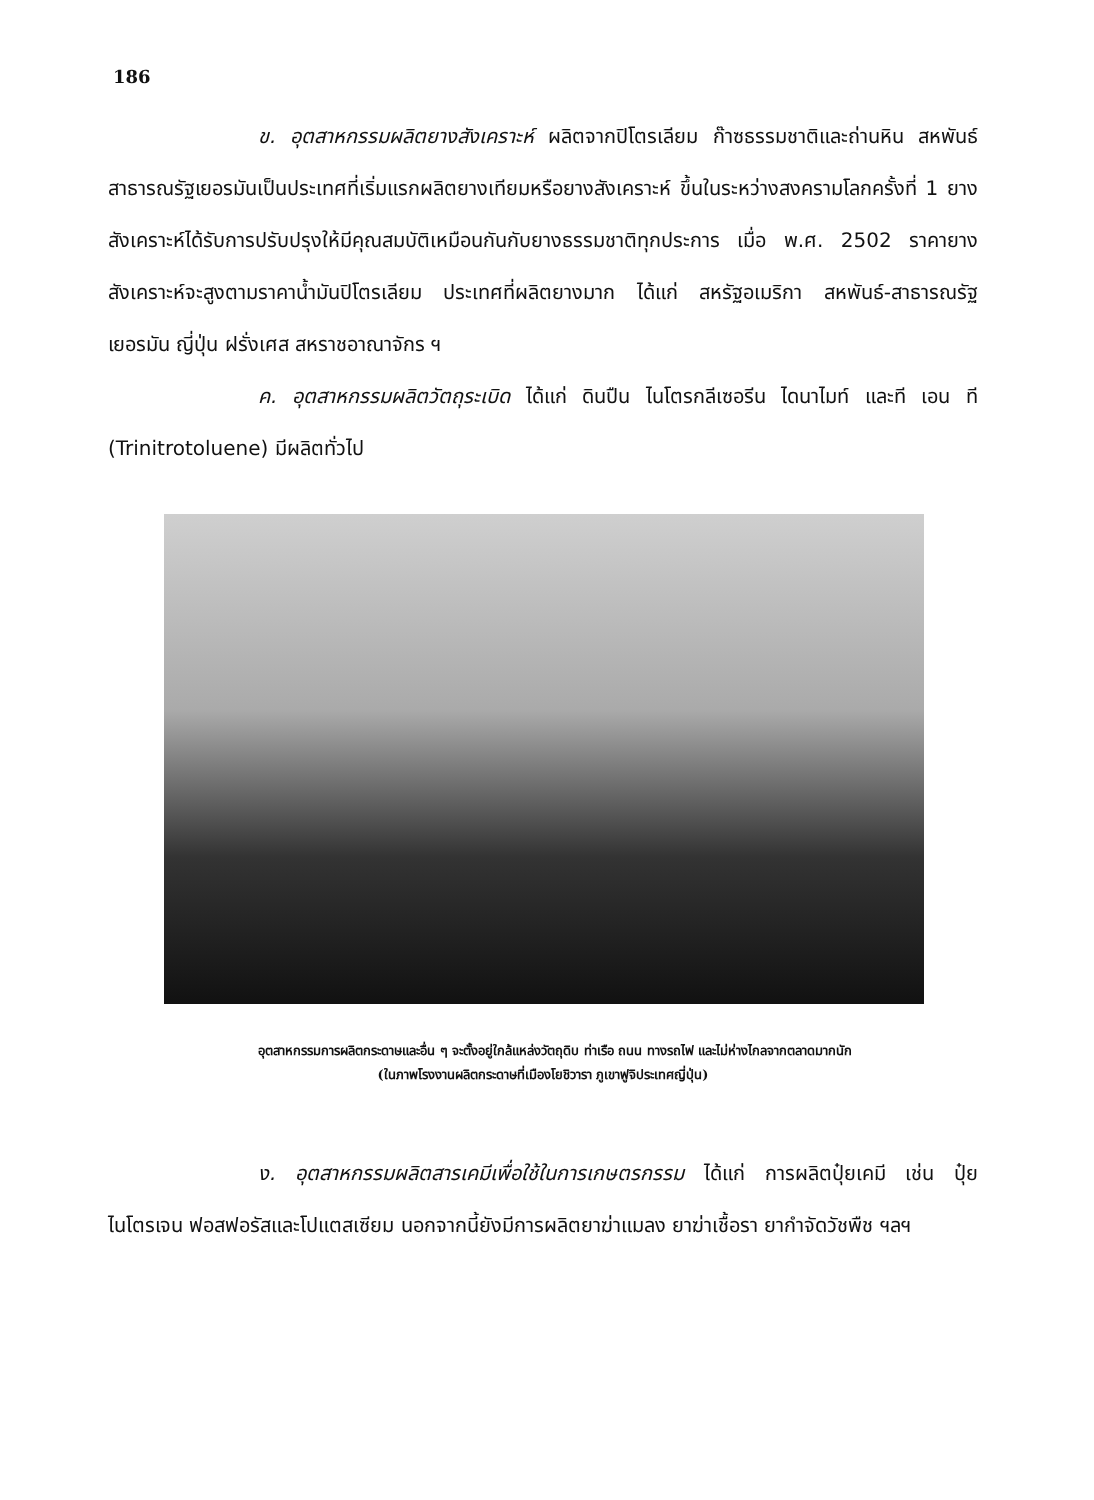186
ข. อุตสาหกรรมผลิตยางสังเคราะห์ ผลิตจากปิโตรเลียม ก๊าซธรรมชาติและถ่านหิน สหพันธ์สาธารณรัฐเยอรมันเป็นประเทศที่เริ่มแรกผลิตยางเทียมหรือยางสังเคราะห์ ขึ้นในระหว่างสงครามโลกครั้งที่ 1 ยางสังเคราะห์ได้รับการปรับปรุงให้มีคุณสมบัติเหมือนกันกับยางธรรมชาติทุกประการ เมื่อ พ.ศ. 2502 ราคายางสังเคราะห์จะสูงตามราคาน้ำมันปิโตรเลียม ประเทศที่ผลิตยางมาก ได้แก่ สหรัฐอเมริกา สหพันธ์-สาธารณรัฐเยอรมัน ญี่ปุ่น ฝรั่งเศส สหราชอาณาจักร ฯ
ค. อุตสาหกรรมผลิตวัตถุระเบิด ได้แก่ ดินปืน ไนโตรกลีเซอรีน ไดนาไมท์ และที เอน ที (Trinitrotoluene) มีผลิตทั่วไป
อุตสาหกรรมการผลิตกระดาษและอื่น ๆ จะตั้งอยู่ใกล้แหล่งวัตถุดิบ ท่าเรือ ถนน ทางรถไฟ และไม่ห่างไกลจากตลาดมากนัก
(ในภาพโรงงานผลิตกระดาษที่เมืองโยชิวารา ภูเขาฟูจิประเทศญี่ปุ่น)
ง. อุตสาหกรรมผลิตสารเคมีเพื่อใช้ในการเกษตรกรรม ได้แก่ การผลิตปุ๋ยเคมี เช่น ปุ๋ยไนโตรเจน ฟอสฟอรัสและโปแตสเซียม นอกจากนี้ยังมีการผลิตยาฆ่าแมลง ยาฆ่าเชื้อรา ยากำจัดวัชพืช ฯลฯ